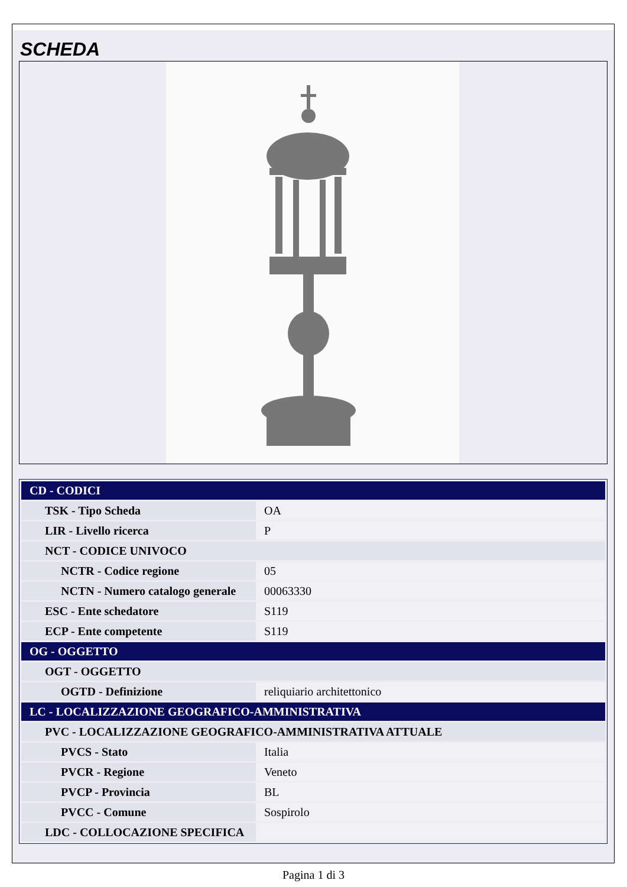SCHEDA
| CD - CODICI | |
| TSK - Tipo Scheda | OA |
| LIR - Livello ricerca | P |
| NCT - CODICE UNIVOCO | |
| NCTR - Codice regione | 05 |
| NCTN - Numero catalogo generale | 00063330 |
| ESC - Ente schedatore | S119 |
| ECP - Ente competente | S119 |
| OG - OGGETTO | |
| OGT - OGGETTO | |
| OGTD - Definizione | reliquiario architettonico |
| LC - LOCALIZZAZIONE GEOGRAFICO-AMMINISTRATIVA | |
| PVC - LOCALIZZAZIONE GEOGRAFICO-AMMINISTRATIVA ATTUALE | |
| PVCS - Stato | Italia |
| PVCR - Regione | Veneto |
| PVCP - Provincia | BL |
| PVCC - Comune | Sospirolo |
| LDC - COLLOCAZIONE SPECIFICA | |
Pagina 1 di 3